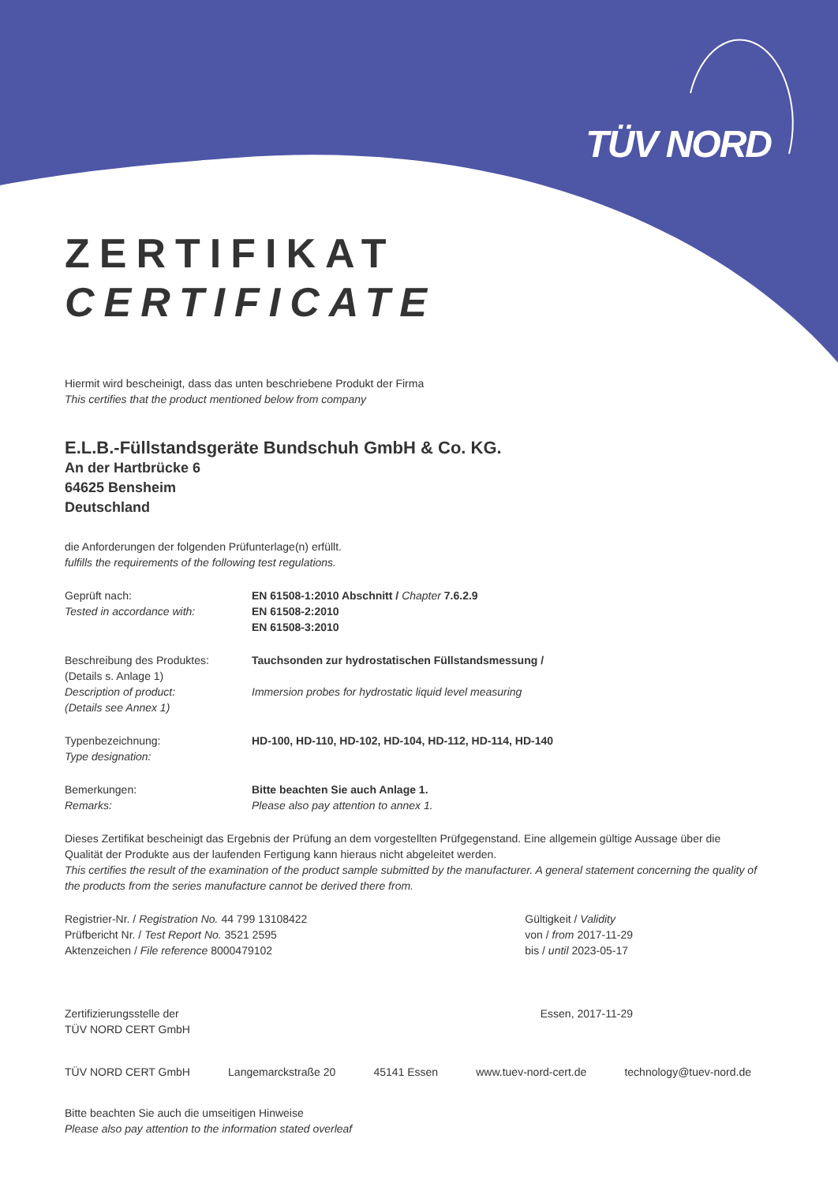TÜV NORD
ZERTIFIKAT
CERTIFICATE
Hiermit wird bescheinigt, dass das unten beschriebene Produkt der Firma
This certifies that the product mentioned below from company
E.L.B.-Füllstandsgeräte Bundschuh GmbH & Co. KG.
An der Hartbrücke 6
64625 Bensheim
Deutschland
die Anforderungen der folgenden Prüfunterlage(n) erfüllt.
fulfills the requirements of the following test regulations.
Geprüft nach:
Tested in accordance with:
EN 61508-1:2010 Abschnitt / Chapter 7.6.2.9
EN 61508-2:2010
EN 61508-3:2010
Beschreibung des Produktes:
(Details s. Anlage 1)
Description of product:
(Details see Annex 1)
Tauchsonden zur hydrostatischen Füllstandsmessung /
Immersion probes for hydrostatic liquid level measuring
Typenbezeichnung:
Type designation:
HD-100, HD-110, HD-102, HD-104, HD-112, HD-114, HD-140
Bemerkungen:
Remarks:
Bitte beachten Sie auch Anlage 1.
Please also pay attention to annex 1.
Dieses Zertifikat bescheinigt das Ergebnis der Prüfung an dem vorgestellten Prüfgegenstand. Eine allgemein gültige Aussage über die Qualität der Produkte aus der laufenden Fertigung kann hieraus nicht abgeleitet werden.
This certifies the result of the examination of the product sample submitted by the manufacturer. A general statement concerning the quality of the products from the series manufacture cannot be derived there from.
Registrier-Nr. / Registration No. 44 799 13108422
Prüfbericht Nr. / Test Report No. 3521 2595
Aktenzeichen / File reference 8000479102
Gültigkeit / Validity
von / from 2017-11-29
bis / until 2023-05-17
Zertifizierungsstelle der
TÜV NORD CERT GmbH
Essen, 2017-11-29
TÜV NORD CERT GmbH Langemarckstraße 20 45141 Essen www.tuev-nord-cert.de technology@tuev-nord.de
Bitte beachten Sie auch die umseitigen Hinweise
Please also pay attention to the information stated overleaf